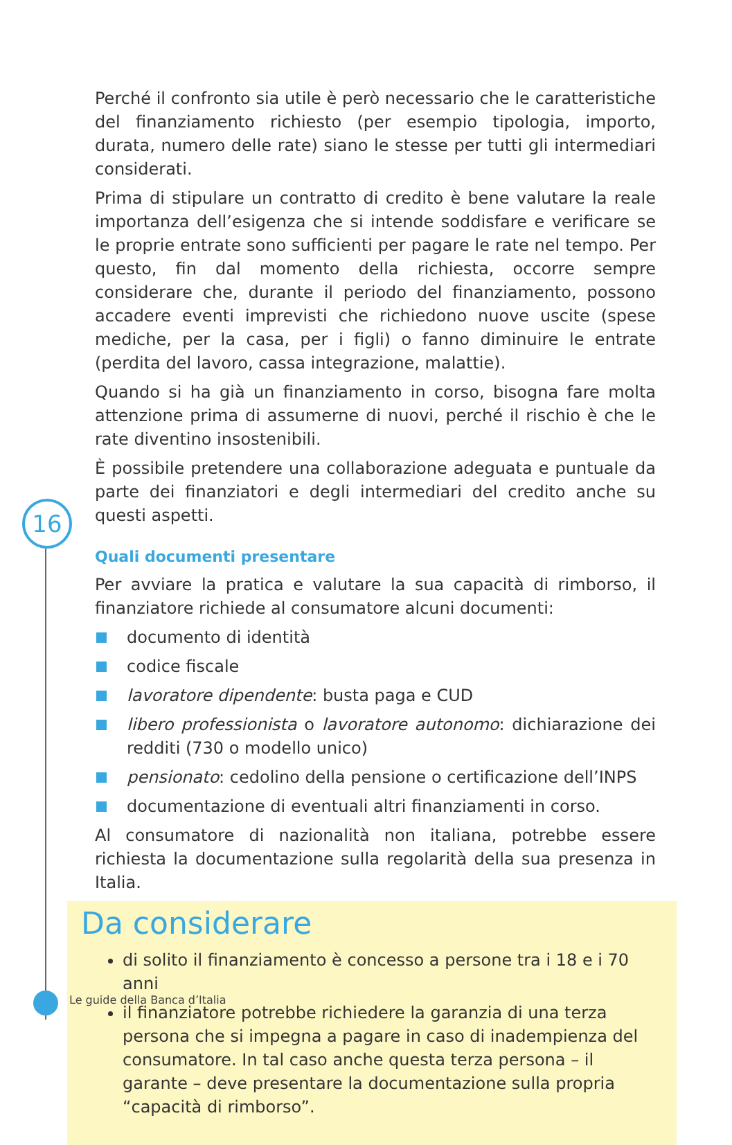16
Perché il confronto sia utile è però necessario che le caratteristiche del finanziamento richiesto (per esempio tipologia, importo, durata, numero delle rate) siano le stesse per tutti gli intermediari considerati.
Prima di stipulare un contratto di credito è bene valutare la reale importanza dell’esigenza che si intende soddisfare e verificare se le proprie entrate sono sufficienti per pagare le rate nel tempo. Per questo, fin dal momento della richiesta, occorre sempre considerare che, durante il periodo del finanziamento, possono accadere eventi imprevisti che richiedono nuove uscite (spese mediche, per la casa, per i figli) o fanno diminuire le entrate (perdita del lavoro, cassa integrazione, malattie).
Quando si ha già un finanziamento in corso, bisogna fare molta attenzione prima di assumerne di nuovi, perché il rischio è che le rate diventino insostenibili.
È possibile pretendere una collaborazione adeguata e puntuale da parte dei finanziatori e degli intermediari del credito anche su questi aspetti.
Quali documenti presentare
Per avviare la pratica e valutare la sua capacità di rimborso, il finanziatore richiede al consumatore alcuni documenti:
documento di identità
codice fiscale
lavoratore dipendente: busta paga e CUD
libero professionista o lavoratore autonomo: dichiarazione dei redditi (730 o modello unico)
pensionato: cedolino della pensione o certificazione dell’INPS
documentazione di eventuali altri finanziamenti in corso.
Al consumatore di nazionalità non italiana, potrebbe essere richiesta la documentazione sulla regolarità della sua presenza in Italia.
Da considerare
di solito il finanziamento è concesso a persone tra i 18 e i 70 anni
il finanziatore potrebbe richiedere la garanzia di una terza persona che si impegna a pagare in caso di inadempienza del consumatore. In tal caso anche questa terza persona – il garante – deve presentare la documentazione sulla propria “capacità di rimborso”.
Le guide della Banca d’Italia